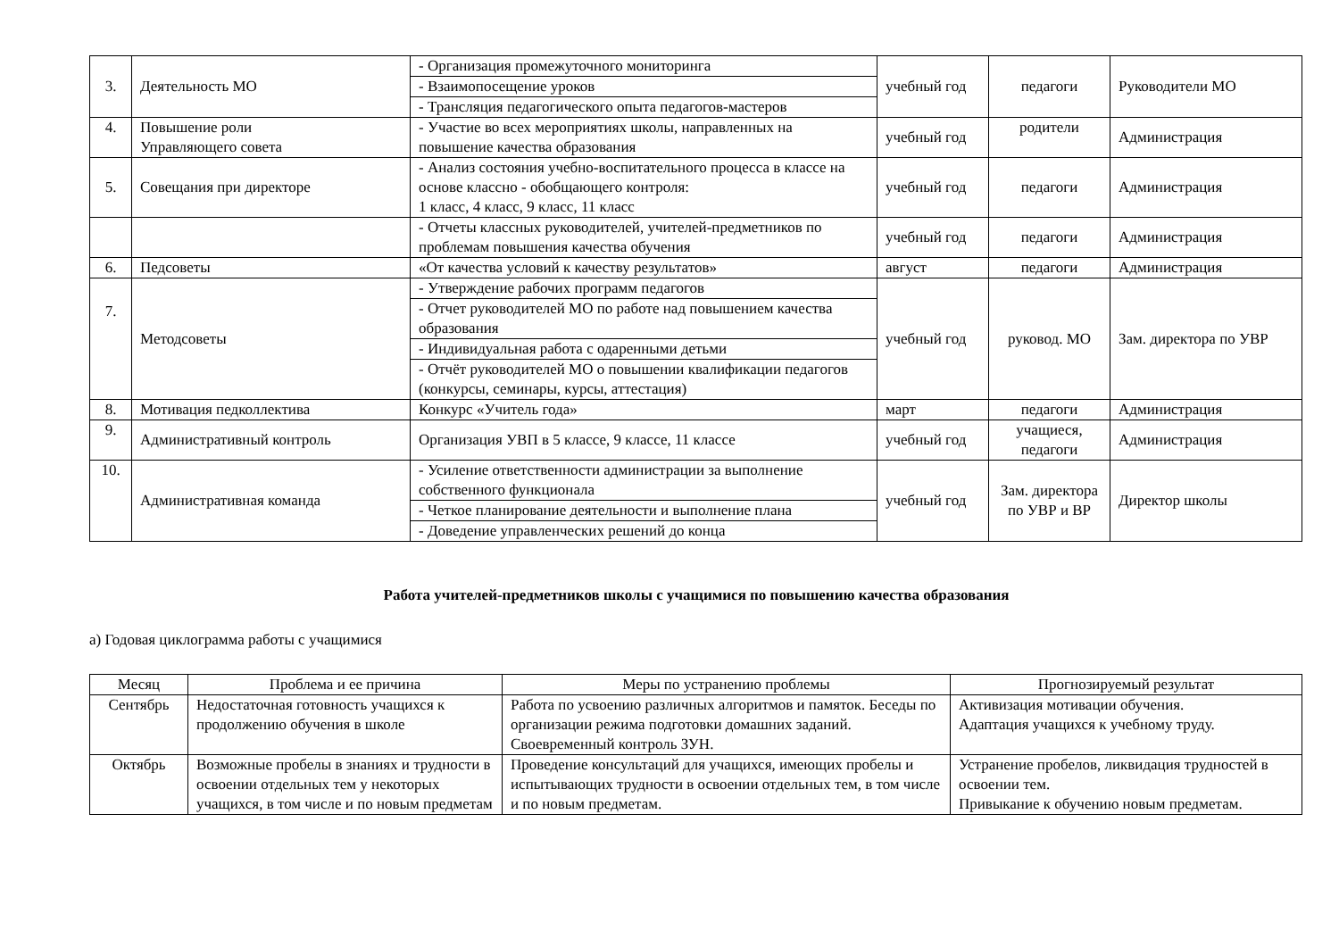| 3. | Деятельность МО | - Организация промежуточного мониторинга | учебный год | педагоги | Руководители МО |
| | | - Взаимопосещение уроков | | | |
| | | - Трансляция педагогического опыта педагогов-мастеров | | | |
| 4. | Повышение роли Управляющего совета | - Участие во всех мероприятиях школы, направленных на повышение качества образования | учебный год | родители | Администрация |
| 5. | Совещания при директоре | - Анализ состояния учебно-воспитательного процесса в классе на основе классно - обобщающего контроля: 1 класс, 4 класс, 9 класс, 11 класс | учебный год | педагоги | Администрация |
| | | - Отчеты классных руководителей, учителей-предметников по проблемам повышения качества обучения | учебный год | педагоги | Администрация |
| 6. | Педсоветы | «От качества условий к качеству результатов» | август | педагоги | Администрация |
| 7. | Методсоветы | - Утверждение рабочих программ педагогов | учебный год | руковод. МО | Зам. директора по УВР |
| | | - Отчет руководителей МО по работе над повышением качества образования | | | |
| | | - Индивидуальная работа с одаренными детьми | | | |
| | | - Отчёт руководителей МО о повышении квалификации педагогов (конкурсы, семинары, курсы, аттестация) | | | |
| 8. | Мотивация педколлектива | Конкурс «Учитель года» | март | педагоги | Администрация |
| 9. | Административный контроль | Организация УВП в 5 классе, 9 классе, 11 классе | учебный год | учащиеся, педагоги | Администрация |
| 10. | Административная команда | - Усиление ответственности администрации за выполнение собственного функционала | учебный год | Зам. директора по УВР и ВР | Директор школы |
| | | - Четкое планирование деятельности и выполнение плана | | | |
| | | - Доведение управленческих решений до конца | | | |
Работа учителей-предметников школы с учащимися по повышению качества образования
а) Годовая циклограмма работы с учащимися
| Месяц | Проблема и ее причина | Меры по устранению проблемы | Прогнозируемый результат |
| --- | --- | --- | --- |
| Сентябрь | Недостаточная готовность учащихся к продолжению обучения в школе | Работа по усвоению различных алгоритмов и памяток. Беседы по организации режима подготовки домашних заданий. Своевременный контроль ЗУН. | Активизация мотивации обучения. Адаптация учащихся к учебному труду. |
| Октябрь | Возможные пробелы в знаниях и трудности в освоении отдельных тем у некоторых учащихся, в том числе и по новым предметам | Проведение консультаций для учащихся, имеющих пробелы и испытывающих трудности в освоении отдельных тем, в том числе и по новым предметам. | Устранение пробелов, ликвидация трудностей в освоении тем. Привыкание к обучению новым предметам. |